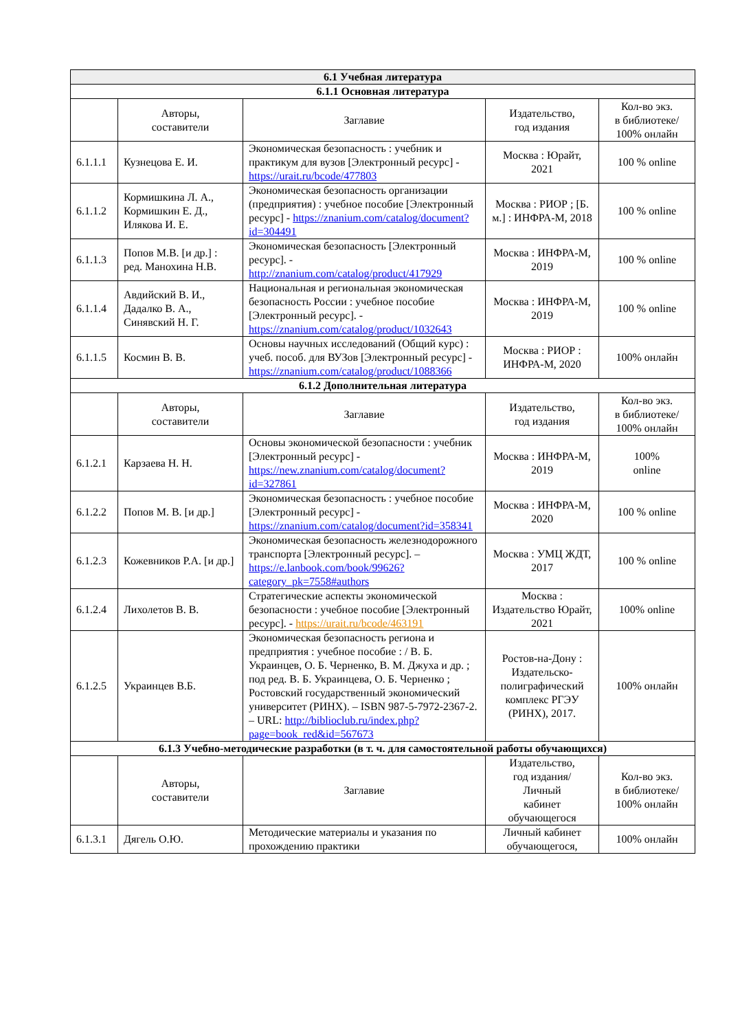| 6.1 Учебная литература | | | | |
| --- | --- | --- | --- | --- |
| 6.1.1 Основная литература | | | | |
| | Авторы, составители | Заглавие | Издательство, год издания | Кол-во экз. в библиотеке/ 100% онлайн |
| 6.1.1.1 | Кузнецова Е. И. | Экономическая безопасность : учебник и практикум для вузов [Электронный ресурс] - https://urait.ru/bcode/477803 | Москва : Юрайт, 2021 | 100 % online |
| 6.1.1.2 | Кормишкина Л. А., Кормишкин Е. Д., Илякова И. Е. | Экономическая безопасность организации (предприятия) : учебное пособие [Электронный ресурс] - https://znanium.com/catalog/document?id=304491 | Москва : РИОР ; [Б. м.] : ИНФРА-М, 2018 | 100 % online |
| 6.1.1.3 | Попов М.В. [и др.] : ред. Манохина Н.В. | Экономическая безопасность [Электронный ресурс]. - http://znanium.com/catalog/product/417929 | Москва : ИНФРА-М, 2019 | 100 % online |
| 6.1.1.4 | Авдийский В. И., Дадалко В. А., Синявский Н. Г. | Национальная и региональная экономическая безопасность России : учебное пособие [Электронный ресурс]. - https://znanium.com/catalog/product/1032643 | Москва : ИНФРА-М, 2019 | 100 % online |
| 6.1.1.5 | Космин В. В. | Основы научных исследований (Общий курс) : учеб. пособ. для ВУЗов [Электронный ресурс] - https://znanium.com/catalog/product/1088366 | Москва : РИОР : ИНФРА-М, 2020 | 100% онлайн |
| 6.1.2 Дополнительная литература | | | | |
| | Авторы, составители | Заглавие | Издательство, год издания | Кол-во экз. в библиотеке/ 100% онлайн |
| 6.1.2.1 | Карзаева Н. Н. | Основы экономической безопасности : учебник [Электронный ресурс] - https://new.znanium.com/catalog/document?id=327861 | Москва : ИНФРА-М, 2019 | 100% online |
| 6.1.2.2 | Попов М. В. [и др.] | Экономическая безопасность : учебное пособие [Электронный ресурс] - https://znanium.com/catalog/document?id=358341 | Москва : ИНФРА-М, 2020 | 100 % online |
| 6.1.2.3 | Кожевников Р.А. [и др.] | Экономическая безопасность железнодорожного транспорта [Электронный ресурс]. – https://e.lanbook.com/book/99626?category_pk=7558#authors | Москва : УМЦ ЖДТ, 2017 | 100 % online |
| 6.1.2.4 | Лихолетов В. В. | Стратегические аспекты экономической безопасности : учебное пособие [Электронный ресурс]. - https://urait.ru/bcode/463191 | Москва : Издательство Юрайт, 2021 | 100% online |
| 6.1.2.5 | Украинцев В.Б. | Экономическая безопасность региона и предприятия : учебное пособие : / В. Б. Украинцев, О. Б. Черненко, В. М. Джуха и др. ; под ред. В. Б. Украинцева, О. Б. Черненко ; Ростовский государственный экономический университет (РИНХ). – ISBN 987-5-7972-2367-2. – URL: http://biblioclub.ru/index.php?page=book_red&id=567673 | Ростов-на-Дону : Издательско-полиграфический комплекс РГЭУ (РИНХ), 2017. | 100% онлайн |
| 6.1.3 Учебно-методические разработки (в т. ч. для самостоятельной работы обучающихся) | | | | |
| | Авторы, составители | Заглавие | Издательство, год издания/ Личный кабинет обучающегося | Кол-во экз. в библиотеке/ 100% онлайн |
| 6.1.3.1 | Дягель О.Ю. | Методические материалы и указания по прохождению практики | Личный кабинет обучающегося, | 100% онлайн |